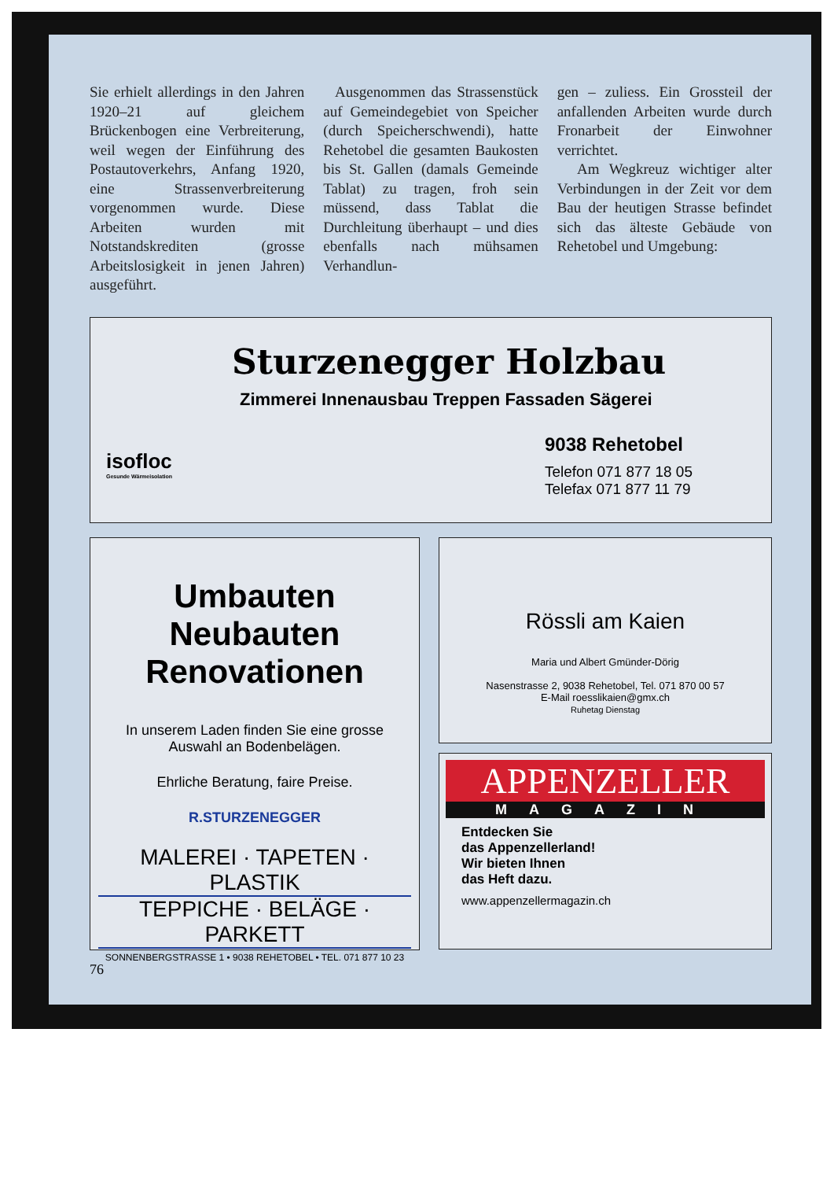Sie erhielt allerdings in den Jahren 1920–21 auf gleichem Brückenbogen eine Verbreiterung, weil wegen der Einführung des Postautoverkehrs, Anfang 1920, eine Strassenverbreiterung vorgenommen wurde. Diese Arbeiten wurden mit Notstandskrediten (grosse Arbeitslosigkeit in jenen Jahren) ausgeführt.
Ausgenommen das Strassenstück auf Gemeindegebiet von Speicher (durch Speicherschwendi), hatte Rehetobel die gesamten Baukosten bis St. Gallen (damals Gemeinde Tablat) zu tragen, froh sein müssend, dass Tablat die Durchleitung überhaupt – und dies ebenfalls nach mühsamen Verhandlun-
gen – zuliess. Ein Grossteil der anfallenden Arbeiten wurde durch Fronarbeit der Einwohner verrichtet.
Am Wegkreuz wichtiger alter Verbindungen in der Zeit vor dem Bau der heutigen Strasse befindet sich das älteste Gebäude von Rehetobel und Umgebung:
Sturzenegger Holzbau
Zimmerei Innenausbau Treppen Fassaden Sägerei
isofloc
Gesunde Wärmeisolation
9038 Rehetobel
Telefon 071 877 18 05
Telefax 071 877 11 79
Umbauten
Neubauten
Renovationen
In unserem Laden finden Sie eine grosse
Auswahl an Bodenbelägen.
Ehrliche Beratung, faire Preise.
R.STURZENEGGER
MALEREI · TAPETEN · PLASTIK
TEPPICHE · BELÄGE · PARKETT
SONNENBERGSTRASSE 1 • 9038 REHETOBEL • TEL. 071 877 10 23
Rössli am Kaien
Maria und Albert Gmünder-Dörig
Nasenstrasse 2, 9038 Rehetobel, Tel. 071 870 00 57
E-Mail roesslikaien@gmx.ch
Ruhetag Dienstag
APPENZELLER
MAGAZIN
Entdecken Sie
das Appenzellerland!
Wir bieten Ihnen
das Heft dazu.
www.appenzellermagazin.ch
76